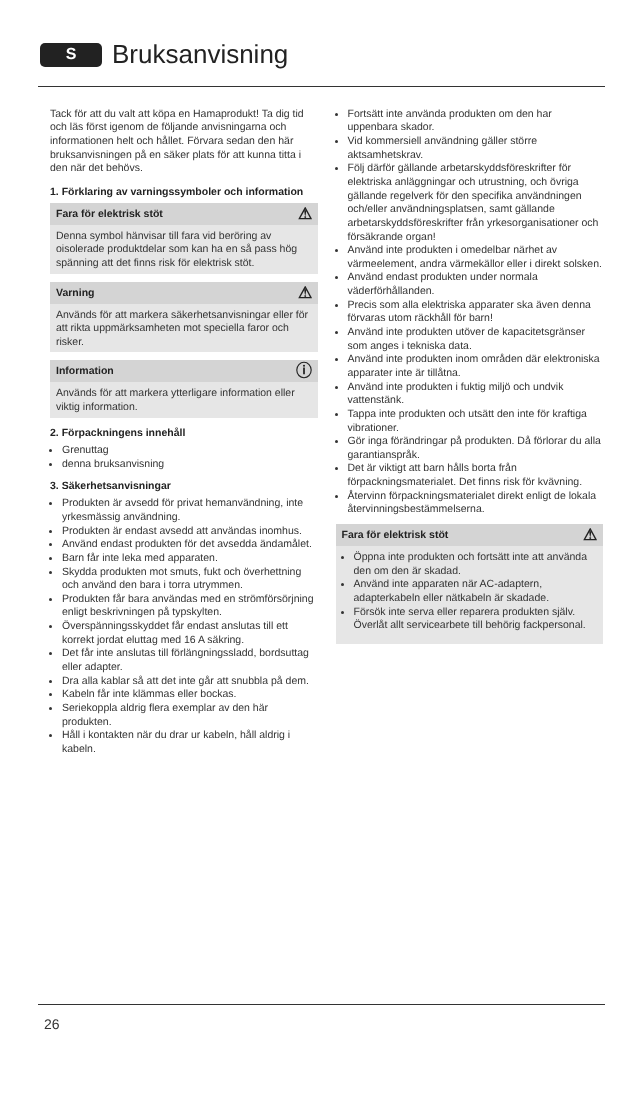S
Bruksanvisning
Tack för att du valt att köpa en Hamaprodukt! Ta dig tid och läs först igenom de följande anvisningarna och informationen helt och hållet. Förvara sedan den här bruksanvisningen på en säker plats för att kunna titta i den när det behövs.
1. Förklaring av varningssymboler och information
Fara för elektrisk stöt ⚠
Denna symbol hänvisar till fara vid beröring av oisolerade produktdelar som kan ha en så pass hög spänning att det finns risk för elektrisk stöt.
Varning ⚠
Används för att markera säkerhetsanvisningar eller för att rikta uppmärksamheten mot speciella faror och risker.
Information ⓘ
Används för att markera ytterligare information eller viktig information.
2. Förpackningens innehåll
Grenuttag
denna bruksanvisning
3. Säkerhetsanvisningar
Produkten är avsedd för privat hemanvändning, inte yrkesmässig användning.
Produkten är endast avsedd att användas inomhus.
Använd endast produkten för det avsedda ändamålet.
Barn får inte leka med apparaten.
Skydda produkten mot smuts, fukt och överhettning och använd den bara i torra utrymmen.
Produkten får bara användas med en strömförsörjning enligt beskrivningen på typskylten.
Överspänningsskyddet får endast anslutas till ett korrekt jordat eluttag med 16 A säkring.
Det får inte anslutas till förlängningssladd, bordsuttag eller adapter.
Dra alla kablar så att det inte går att snubbla på dem.
Kabeln får inte klämmas eller bockas.
Seriekoppla aldrig flera exemplar av den här produkten.
Håll i kontakten när du drar ur kabeln, håll aldrig i kabeln.
Fortsätt inte använda produkten om den har uppenbara skador.
Vid kommersiell användning gäller större aktsamhetskrav.
Följ därför gällande arbetarskyddsföreskrifter för elektriska anläggningar och utrustning, och övriga gällande regelverk för den specifika användningen och/eller användningsplatsen, samt gällande arbetarskyddsföreskrifter från yrkesorganisationer och försäkrande organ!
Använd inte produkten i omedelbar närhet av värmeelement, andra värmekällor eller i direkt solsken.
Använd endast produkten under normala väderförhållanden.
Precis som alla elektriska apparater ska även denna förvaras utom räckhåll för barn!
Använd inte produkten utöver de kapacitetsgränser som anges i tekniska data.
Använd inte produkten inom områden där elektroniska apparater inte är tillåtna.
Använd inte produkten i fuktig miljö och undvik vattenstänk.
Tappa inte produkten och utsätt den inte för kraftiga vibrationer.
Gör inga förändringar på produkten. Då förlorar du alla garantianspråk.
Det är viktigt att barn hålls borta från förpackningsmaterialet. Det finns risk för kvävning.
Återvinn förpackningsmaterialet direkt enligt de lokala återvinningsbestämmelserna.
Fara för elektrisk stöt ⚠
Öppna inte produkten och fortsätt inte att använda den om den är skadad.
Använd inte apparaten när AC-adaptern, adapterkabeln eller nätkabeln är skadade.
Försök inte serva eller reparera produkten själv. Överlåt allt servicearbete till behörig fackpersonal.
26